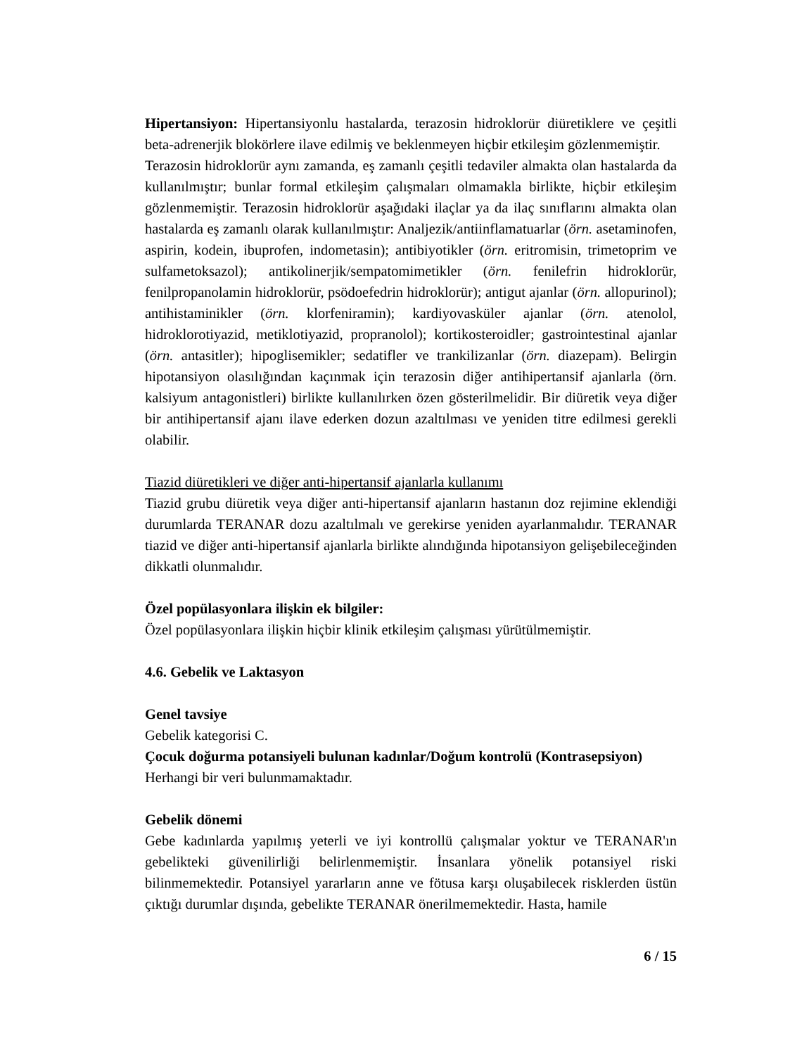Hipertansiyon: Hipertansiyonlu hastalarda, terazosin hidroklorür diüretiklere ve çeşitli beta-adrenerjik blokörlere ilave edilmiş ve beklenmeyen hiçbir etkileşim gözlenmemiştir.
Terazosin hidroklorür aynı zamanda, eş zamanlı çeşitli tedaviler almakta olan hastalarda da kullanılmıştır; bunlar formal etkileşim çalışmaları olmamakla birlikte, hiçbir etkileşim gözlenmemiştir. Terazosin hidroklorür aşağıdaki ilaçlar ya da ilaç sınıflarını almakta olan hastalarda eş zamanlı olarak kullanılmıştır: Analjezik/antiinflamatuarlar (örn. asetaminofen, aspirin, kodein, ibuprofen, indometasin); antibiyotikler (örn. eritromisin, trimetoprim ve sulfametoksazol); antikolinerjik/sempatomimetikler (örn. fenilefrin hidroklorür, fenilpropanolamin hidroklorür, psödoefedrin hidroklorür); antigut ajanlar (örn. allopurinol); antihistaminikler (örn. klorfeniramin); kardiyovasküler ajanlar (örn. atenolol, hidroklorotiyazid, metiklotiyazid, propranolol); kortikosteroidler; gastrointestinal ajanlar (örn. antasitler); hipoglisemikler; sedatifler ve trankilizanlar (örn. diazepam). Belirgin hipotansiyon olasılığından kaçınmak için terazosin diğer antihipertansif ajanlarla (örn. kalsiyum antagonistleri) birlikte kullanılırken özen gösterilmelidir. Bir diüretik veya diğer bir antihipertansif ajanı ilave ederken dozun azaltılması ve yeniden titre edilmesi gerekli olabilir.
Tiazid diüretikleri ve diğer anti-hipertansif ajanlarla kullanımı
Tiazid grubu diüretik veya diğer anti-hipertansif ajanların hastanın doz rejimine eklendiği durumlarda TERANAR dozu azaltılmalı ve gerekirse yeniden ayarlanmalıdır. TERANAR tiazid ve diğer anti-hipertansif ajanlarla birlikte alındığında hipotansiyon gelişebileceğinden dikkatli olunmalıdır.
Özel popülasyonlara ilişkin ek bilgiler:
Özel popülasyonlara ilişkin hiçbir klinik etkileşim çalışması yürütülmemiştir.
4.6. Gebelik ve Laktasyon
Genel tavsiye
Gebelik kategorisi C.
Çocuk doğurma potansiyeli bulunan kadınlar/Doğum kontrolü (Kontrasepsiyon)
Herhangi bir veri bulunmamaktadır.
Gebelik dönemi
Gebe kadınlarda yapılmış yeterli ve iyi kontrollü çalışmalar yoktur ve TERANAR'ın gebelikteki güvenilirliği belirlenmemiştir. İnsanlara yönelik potansiyel riski bilinmemektedir. Potansiyel yararların anne ve fötusa karşı oluşabilecek risklerden üstün çıktığı durumlar dışında, gebelikte TERANAR önerilmemektedir. Hasta, hamile
6 / 15